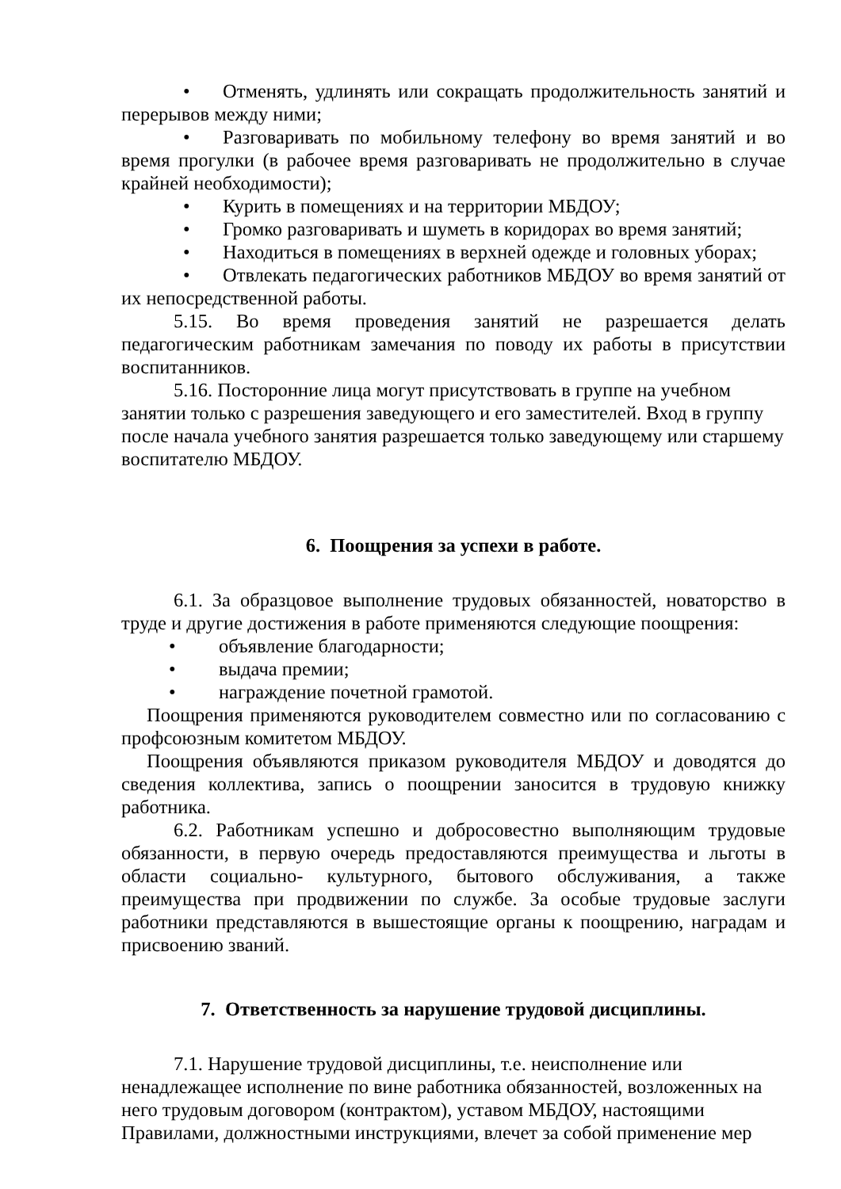• Отменять, удлинять или сокращать продолжительность занятий и перерывов между ними;
• Разговаривать по мобильному телефону во время занятий и во время прогулки (в рабочее время разговаривать не продолжительно в случае крайней необходимости);
• Курить в помещениях и на территории МБДОУ;
• Громко разговаривать и шуметь в коридорах во время занятий;
• Находиться в помещениях в верхней одежде и головных уборах;
• Отвлекать педагогических работников МБДОУ во время занятий от их непосредственной работы.
5.15. Во время проведения занятий не разрешается делать педагогическим работникам замечания по поводу их работы в присутствии воспитанников.
5.16. Посторонние лица могут присутствовать в группе на учебном занятии только с разрешения заведующего и его заместителей. Вход в группу после начала учебного занятия разрешается только заведующему или старшему воспитателю МБДОУ.
6. Поощрения за успехи в работе.
6.1. За образцовое выполнение трудовых обязанностей, новаторство в труде и другие достижения в работе применяются следующие поощрения:
• объявление благодарности;
• выдача премии;
• награждение почетной грамотой.
Поощрения применяются руководителем совместно или по согласованию с профсоюзным комитетом МБДОУ.
Поощрения объявляются приказом руководителя МБДОУ и доводятся до сведения коллектива, запись о поощрении заносится в трудовую книжку работника.
6.2. Работникам успешно и добросовестно выполняющим трудовые обязанности, в первую очередь предоставляются преимущества и льготы в области социально- культурного, бытового обслуживания, а также преимущества при продвижении по службе. За особые трудовые заслуги работники представляются в вышестоящие органы к поощрению, наградам и присвоению званий.
7. Ответственность за нарушение трудовой дисциплины.
7.1. Нарушение трудовой дисциплины, т.е. неисполнение или ненадлежащее исполнение по вине работника обязанностей, возложенных на него трудовым договором (контрактом), уставом МБДОУ, настоящими Правилами, должностными инструкциями, влечет за собой применение мер